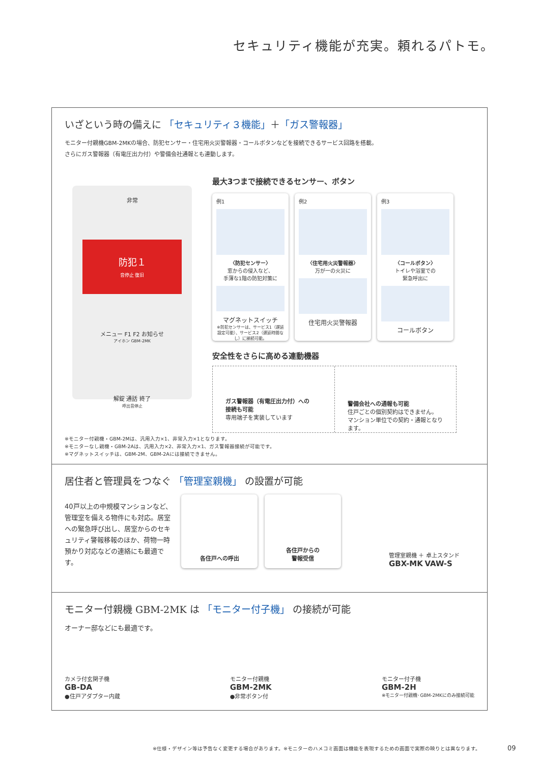セキュリティ機能が充実。頼れるパトモ。
いざという時の備えに 「セキュリティ３機能」＋「ガス警報器」
モニター付親機GBM-2MKの場合、防犯センサー・住宅用火災警報器・コールボタンなどを接続できるサービス回路を搭載。
さらにガス警報器（有電圧出力付）や警備会社通報とも連動します。
非常
防犯１
音停止 復旧
メニュー F1 F2 お知らせ
アイホン GBM-2MK
解錠 通話 終了
呼出音停止
最大3つまで接続できるセンサー、ボタン
例1
〈防犯センサー〉
窓からの侵入など、
手薄な1階の防犯対策に
マグネットスイッチ
※防犯センサーは、サービス1（遅延設定可能）、サービス2（遅延時間なし）に接続可能。
例2
〈住宅用火災警報器〉
万が一の火災に
住宅用火災警報器
例3
〈コールボタン〉
トイレや浴室での
緊急呼出に
コールボタン
安全性をさらに高める連動機器
ガス警報器（有電圧出力付）への
接続も可能
専用端子を実装しています
警備会社への通報も可能
住戸ごとの個別契約はできません。
マンション単位での契約・通報となります。
※モニター付親機・GBM-2Mは、汎用入力×1、非常入力×1となります。
※モニターなし親機・GBM-2Aは、汎用入力×2、非常入力×1、ガス警報器接続が可能です。
※マグネットスイッチは、GBM-2M、GBM-2Aには接続できません。
居住者と管理員をつなぐ 「管理室親機」 の設置が可能
40戸以上の中規模マンションなど、管理室を備える物件にも対応。居室への緊急呼び出し、居室からのセキュリティ警報移報のほか、荷物一時預かり対応などの連絡にも最適です。
各住戸への呼出
各住戸からの
警報受信
管理室親機 ＋ 卓上スタンド
GBX-MK VAW-S
モニター付親機 GBM-2MK は 「モニター付子機」 の接続が可能
オーナー邸などにも最適です。
カメラ付玄関子機
GB-DA
●住戸アダプター内蔵
モニター付親機
GBM-2MK
●非常ボタン付
モニター付子機
GBM-2H
※モニター付親機･GBM-2MKにのみ接続可能
※仕様・デザイン等は予告なく変更する場合があります。※モニターのハメコミ画面は機能を表現するための画面で実際の映りとは異なります。 09